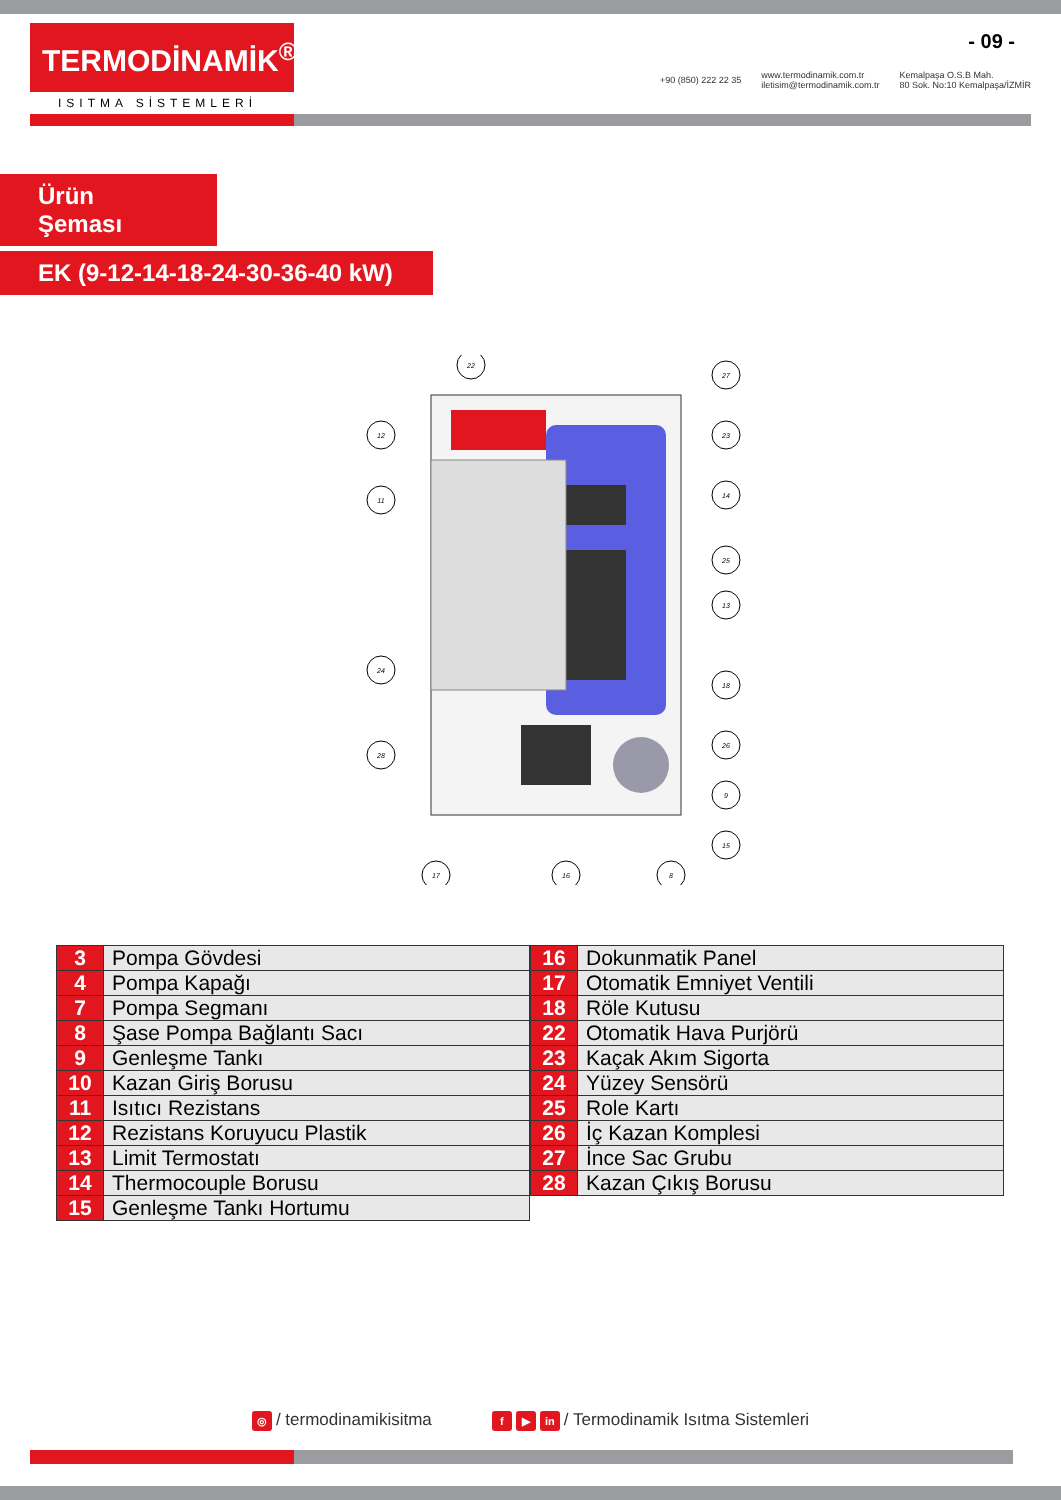- 09 -
TERMODİNAMİK<sup>®</sup>
ISITMA SİSTEMLERİ
+90 (850) 222 22 35 www.termodinamik.com.tr
iletisim@termodinamik.com.tr Kemalpaşa O.S.B Mah.
80 Sok. No:10 Kemalpaşa/İZMİR
Ürün Şeması
EK (9-12-14-18-24-30-36-40 kW)
22
12
11
24
28
27
23
14
25
13
18
26
9
15
17
16
8
| 3 | Pompa Gövdesi |
| 4 | Pompa Kapağı |
| 7 | Pompa Segmanı |
| 8 | Şase Pompa Bağlantı Sacı |
| 9 | Genleşme Tankı |
| 10 | Kazan Giriş Borusu |
| 11 | Isıtıcı Rezistans |
| 12 | Rezistans Koruyucu Plastik |
| 13 | Limit Termostatı |
| 14 | Thermocouple Borusu |
| 15 | Genleşme Tankı Hortumu |
| 16 | Dokunmatik Panel |
| 17 | Otomatik Emniyet Ventili |
| 18 | Röle Kutusu |
| 22 | Otomatik Hava Purjörü |
| 23 | Kaçak Akım Sigorta |
| 24 | Yüzey Sensörü |
| 25 | Role Kartı |
| 26 | İç Kazan Komplesi |
| 27 | İnce Sac Grubu |
| 28 | Kazan Çıkış Borusu |
◎ / termodinamikisitma f ▶ in / Termodinamik Isıtma Sistemleri